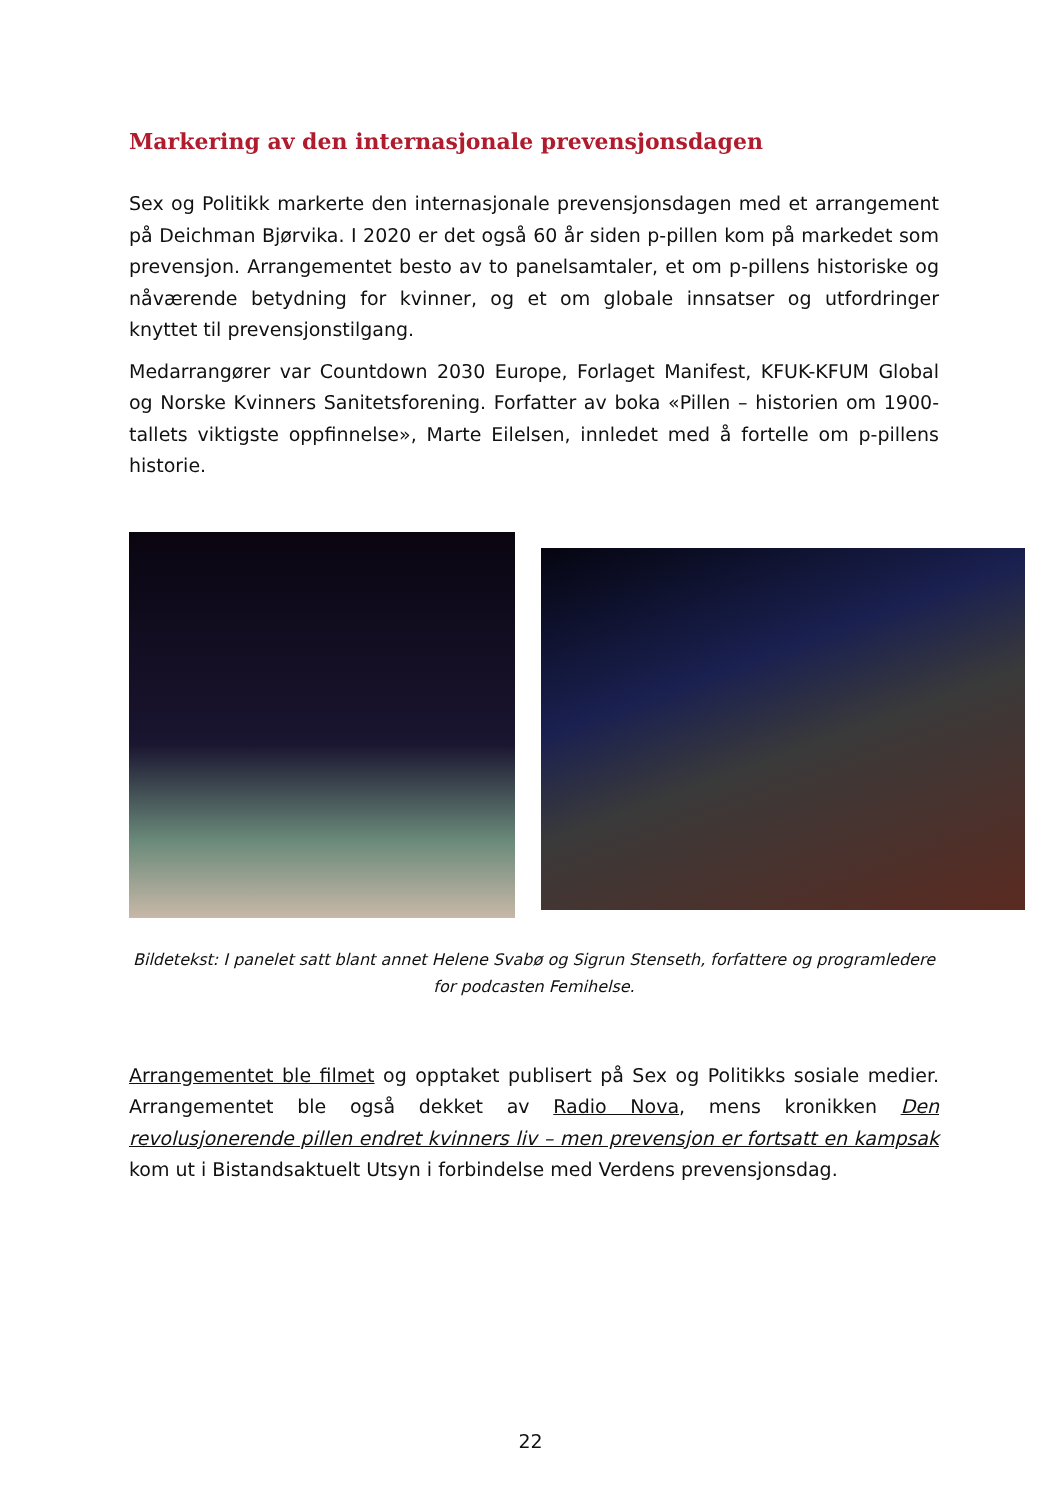Markering av den internasjonale prevensjonsdagen
Sex og Politikk markerte den internasjonale prevensjonsdagen med et arrangement på Deichman Bjørvika. I 2020 er det også 60 år siden p-pillen kom på markedet som prevensjon. Arrangementet besto av to panelsamtaler, et om p-pillens historiske og nåværende betydning for kvinner, og et om globale innsatser og utfordringer knyttet til prevensjonstilgang.
Medarrangører var Countdown 2030 Europe, Forlaget Manifest, KFUK-KFUM Global og Norske Kvinners Sanitetsforening. Forfatter av boka «Pillen – historien om 1900-tallets viktigste oppfinnelse», Marte Eilelsen, innledet med å fortelle om p-pillens historie.
Bildetekst: I panelet satt blant annet Helene Svabø og Sigrun Stenseth, forfattere og programledere for podcasten Femihelse.
Arrangementet ble filmet og opptaket publisert på Sex og Politikks sosiale medier. Arrangementet ble også dekket av Radio Nova, mens kronikken Den revolusjonerende pillen endret kvinners liv – men prevensjon er fortsatt en kampsak kom ut i Bistandsaktuelt Utsyn i forbindelse med Verdens prevensjonsdag.
22